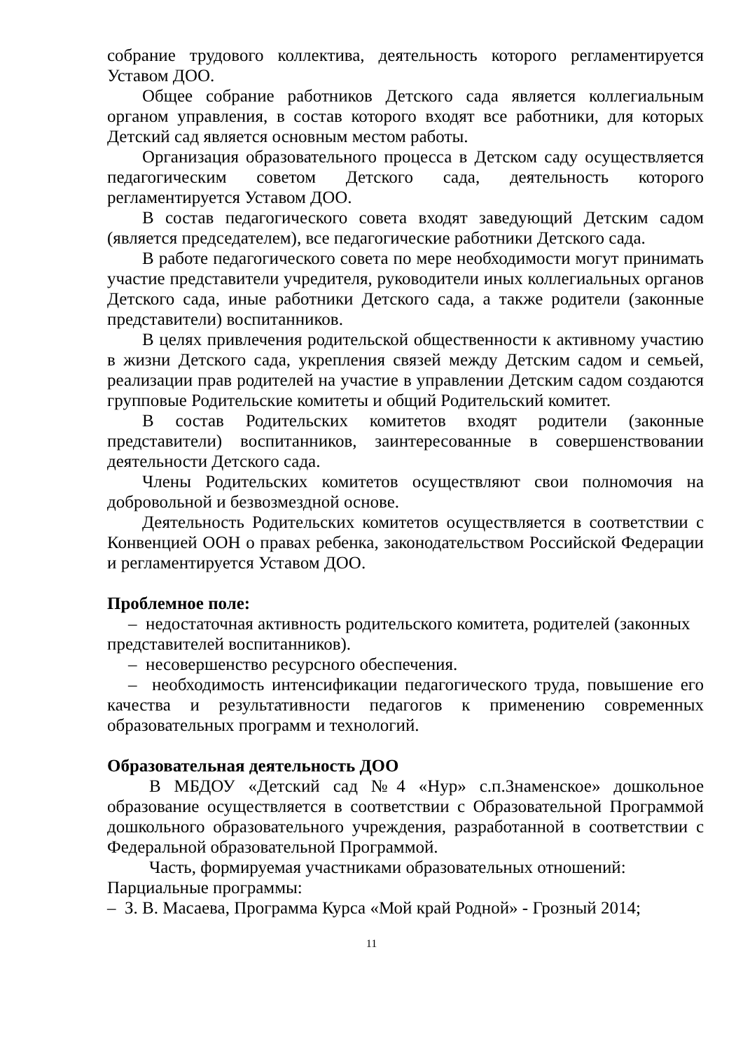собрание трудового коллектива, деятельность которого регламентируется Уставом ДОО.
Общее собрание работников Детского сада является коллегиальным органом управления, в состав которого входят все работники, для которых Детский сад является основным местом работы.
Организация образовательного процесса в Детском саду осуществляется педагогическим советом Детского сада, деятельность которого регламентируется Уставом ДОО.
В состав педагогического совета входят заведующий Детским садом (является председателем), все педагогические работники Детского сада.
В работе педагогического совета по мере необходимости могут принимать участие представители учредителя, руководители иных коллегиальных органов Детского сада, иные работники Детского сада, а также родители (законные представители) воспитанников.
В целях привлечения родительской общественности к активному участию в жизни Детского сада, укрепления связей между Детским садом и семьей, реализации прав родителей на участие в управлении Детским садом создаются групповые Родительские комитеты и общий Родительский комитет.
В состав Родительских комитетов входят родители (законные представители) воспитанников, заинтересованные в совершенствовании деятельности Детского сада.
Члены Родительских комитетов осуществляют свои полномочия на добровольной и безвозмездной основе.
Деятельность Родительских комитетов осуществляется в соответствии с Конвенцией ООН о правах ребенка, законодательством Российской Федерации и регламентируется Уставом ДОО.
Проблемное поле:
– недостаточная активность родительского комитета, родителей (законных представителей воспитанников).
– несовершенство ресурсного обеспечения.
– необходимость интенсификации педагогического труда, повышение его качества и результативности педагогов к применению современных образовательных программ и технологий.
Образовательная деятельность ДОО
В МБДОУ «Детский сад №4 «Нур» с.п.Знаменское» дошкольное образование осуществляется в соответствии с Образовательной Программой дошкольного образовательного учреждения, разработанной в соответствии с Федеральной образовательной Программой.
Часть, формируемая участниками образовательных отношений:
Парциальные программы:
– З. В. Масаева, Программа Курса «Мой край Родной» - Грозный 2014;
11